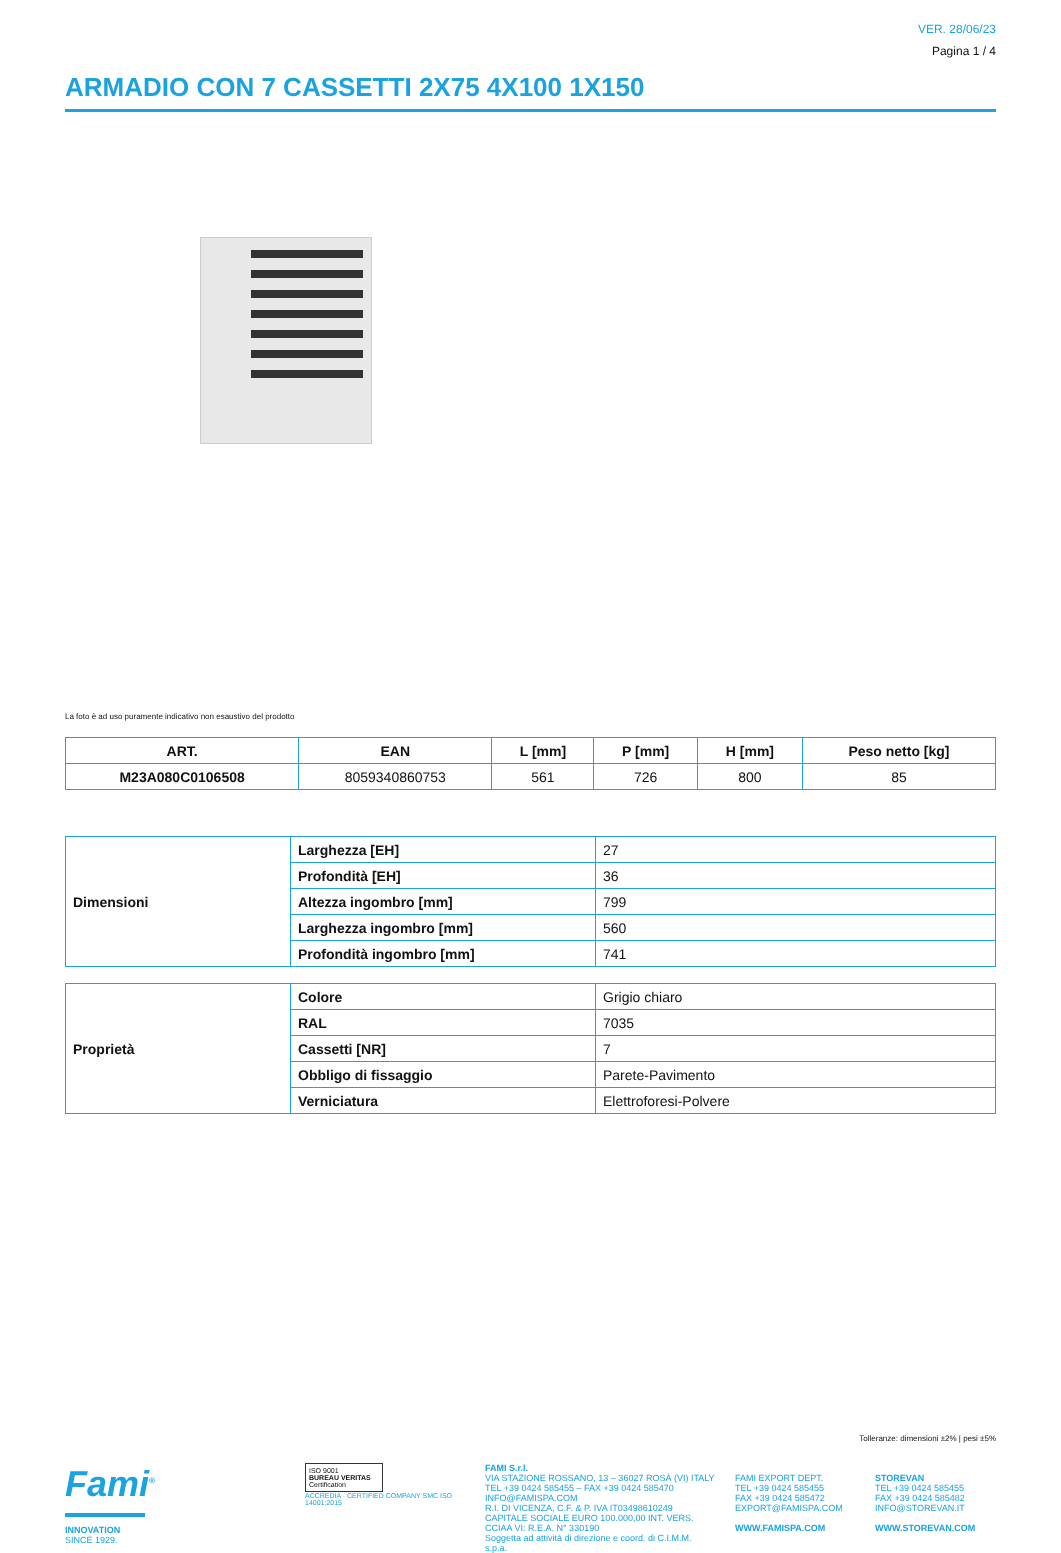VER. 28/06/23
Pagina 1 / 4
ARMADIO CON 7 CASSETTI 2X75 4X100 1X150
La foto è ad uso puramente indicativo non esaustivo del prodotto
| ART. | EAN | L [mm] | P [mm] | H [mm] | Peso netto [kg] |
| --- | --- | --- | --- | --- | --- |
| M23A080C0106508 | 8059340860753 | 561 | 726 | 800 | 85 |
| Dimensioni | Larghezza [EH] | 27 |
| | Profondità [EH] | 36 |
| | Altezza ingombro [mm] | 799 |
| | Larghezza ingombro [mm] | 560 |
| | Profondità ingombro [mm] | 741 |
| Proprietà | Colore | Grigio chiaro |
| | RAL | 7035 |
| | Cassetti [NR] | 7 |
| | Obbligo di fissaggio | Parete-Pavimento |
| | Verniciatura | Elettroforesi-Polvere |
Tolleranze: dimensioni ±2% | pesi ±5%
Fami<sup>®</sup>
INNOVATION
SINCE 1929.
ISO 9001
BUREAU VERITAS
Certification
ACCREDIA · CERTIFIED COMPANY SMC ISO 14001:2015
FAMI S.r.l.
VIA STAZIONE ROSSANO, 13 – 36027 ROSÀ (VI) ITALY
TEL +39 0424 585455 – FAX +39 0424 585470
INFO@FAMISPA.COM
R.I. DI VICENZA, C.F. & P. IVA IT03498610249
CAPITALE SOCIALE EURO 100.000,00 INT. VERS.
CCIAA VI: R.E.A. N° 330190
Soggetta ad attività di direzione e coord. di C.I.M.M. s.p.a.
FAMI EXPORT DEPT.
TEL +39 0424 585455
FAX +39 0424 585472
EXPORT@FAMISPA.COM
WWW.FAMISPA.COM
STOREVAN
TEL +39 0424 585455
FAX +39 0424 585482
INFO@STOREVAN.IT
WWW.STOREVAN.COM